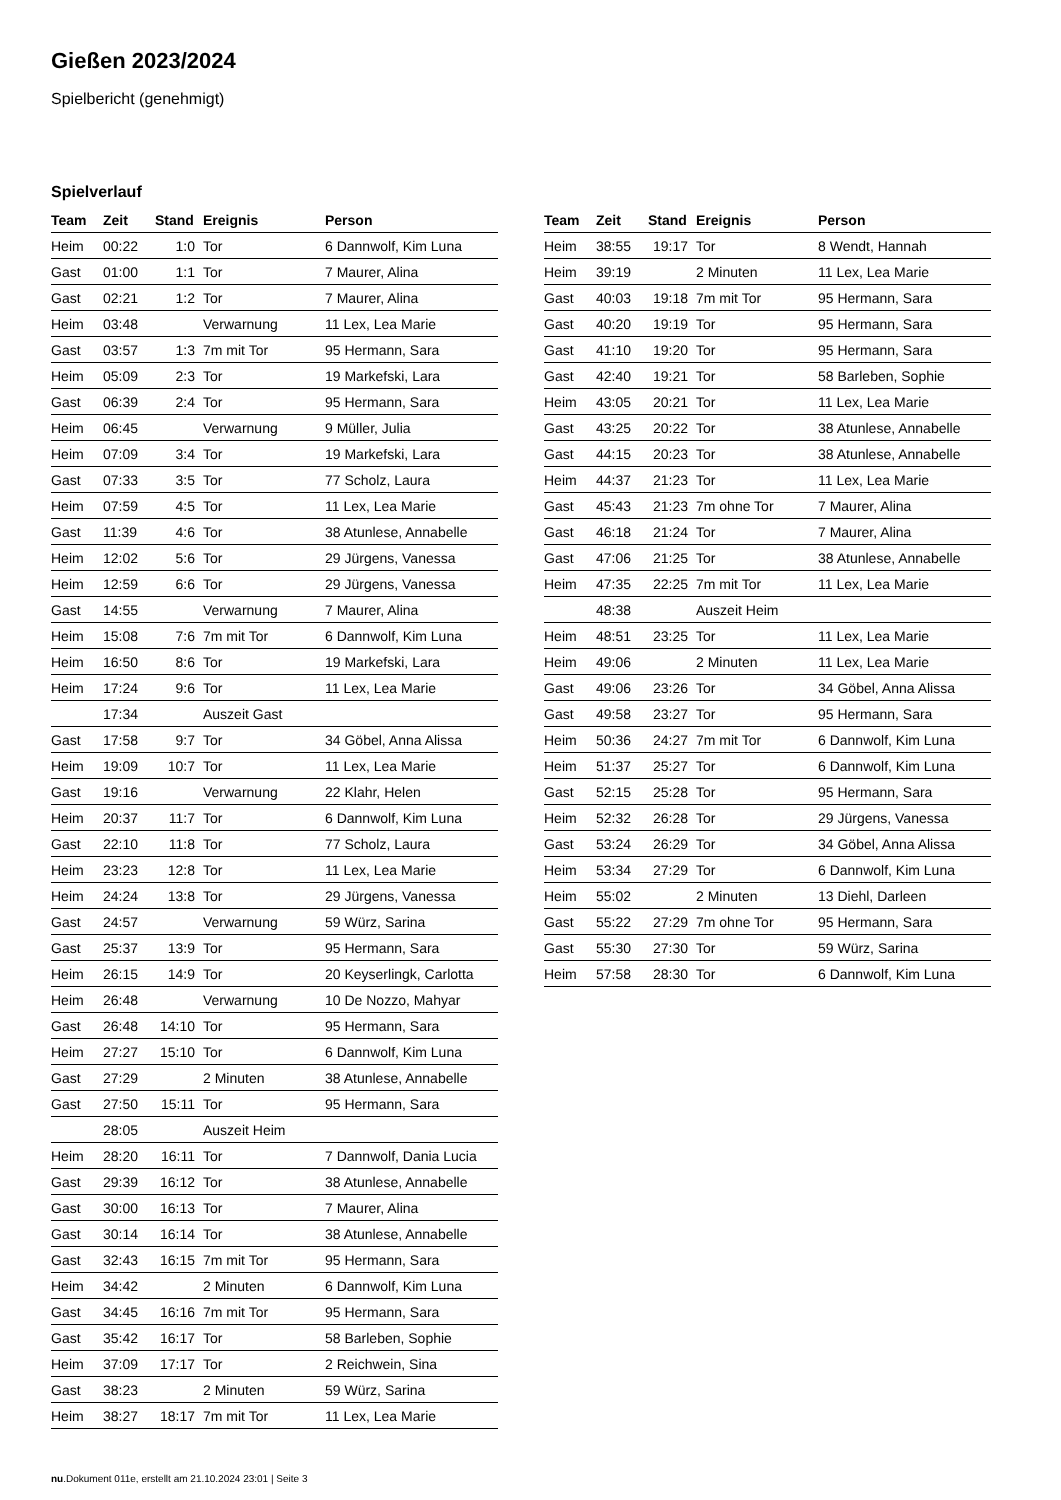Gießen 2023/2024
Spielbericht (genehmigt)
Spielverlauf
| Team | Zeit | Stand | Ereignis | Person |
| --- | --- | --- | --- | --- |
| Heim | 00:22 | 1:0 | Tor | 6 Dannwolf, Kim Luna |
| Gast | 01:00 | 1:1 | Tor | 7 Maurer, Alina |
| Gast | 02:21 | 1:2 | Tor | 7 Maurer, Alina |
| Heim | 03:48 | | Verwarnung | 11 Lex, Lea Marie |
| Gast | 03:57 | 1:3 | 7m mit Tor | 95 Hermann, Sara |
| Heim | 05:09 | 2:3 | Tor | 19 Markefski, Lara |
| Gast | 06:39 | 2:4 | Tor | 95 Hermann, Sara |
| Heim | 06:45 | | Verwarnung | 9 Müller, Julia |
| Heim | 07:09 | 3:4 | Tor | 19 Markefski, Lara |
| Gast | 07:33 | 3:5 | Tor | 77 Scholz, Laura |
| Heim | 07:59 | 4:5 | Tor | 11 Lex, Lea Marie |
| Gast | 11:39 | 4:6 | Tor | 38 Atunlese, Annabelle |
| Heim | 12:02 | 5:6 | Tor | 29 Jürgens, Vanessa |
| Heim | 12:59 | 6:6 | Tor | 29 Jürgens, Vanessa |
| Gast | 14:55 | | Verwarnung | 7 Maurer, Alina |
| Heim | 15:08 | 7:6 | 7m mit Tor | 6 Dannwolf, Kim Luna |
| Heim | 16:50 | 8:6 | Tor | 19 Markefski, Lara |
| Heim | 17:24 | 9:6 | Tor | 11 Lex, Lea Marie |
| | 17:34 | | Auszeit Gast | |
| Gast | 17:58 | 9:7 | Tor | 34 Göbel, Anna Alissa |
| Heim | 19:09 | 10:7 | Tor | 11 Lex, Lea Marie |
| Gast | 19:16 | | Verwarnung | 22 Klahr, Helen |
| Heim | 20:37 | 11:7 | Tor | 6 Dannwolf, Kim Luna |
| Gast | 22:10 | 11:8 | Tor | 77 Scholz, Laura |
| Heim | 23:23 | 12:8 | Tor | 11 Lex, Lea Marie |
| Heim | 24:24 | 13:8 | Tor | 29 Jürgens, Vanessa |
| Gast | 24:57 | | Verwarnung | 59 Würz, Sarina |
| Gast | 25:37 | 13:9 | Tor | 95 Hermann, Sara |
| Heim | 26:15 | 14:9 | Tor | 20 Keyserlingk, Carlotta |
| Heim | 26:48 | | Verwarnung | 10 De Nozzo, Mahyar |
| Gast | 26:48 | 14:10 | Tor | 95 Hermann, Sara |
| Heim | 27:27 | 15:10 | Tor | 6 Dannwolf, Kim Luna |
| Gast | 27:29 | | 2 Minuten | 38 Atunlese, Annabelle |
| Gast | 27:50 | 15:11 | Tor | 95 Hermann, Sara |
| | 28:05 | | Auszeit Heim | |
| Heim | 28:20 | 16:11 | Tor | 7 Dannwolf, Dania Lucia |
| Gast | 29:39 | 16:12 | Tor | 38 Atunlese, Annabelle |
| Gast | 30:00 | 16:13 | Tor | 7 Maurer, Alina |
| Gast | 30:14 | 16:14 | Tor | 38 Atunlese, Annabelle |
| Gast | 32:43 | 16:15 | 7m mit Tor | 95 Hermann, Sara |
| Heim | 34:42 | | 2 Minuten | 6 Dannwolf, Kim Luna |
| Gast | 34:45 | 16:16 | 7m mit Tor | 95 Hermann, Sara |
| Gast | 35:42 | 16:17 | Tor | 58 Barleben, Sophie |
| Heim | 37:09 | 17:17 | Tor | 2 Reichwein, Sina |
| Gast | 38:23 | | 2 Minuten | 59 Würz, Sarina |
| Heim | 38:27 | 18:17 | 7m mit Tor | 11 Lex, Lea Marie |
| Team | Zeit | Stand | Ereignis | Person |
| --- | --- | --- | --- | --- |
| Heim | 38:55 | 19:17 | Tor | 8 Wendt, Hannah |
| Heim | 39:19 | | 2 Minuten | 11 Lex, Lea Marie |
| Gast | 40:03 | 19:18 | 7m mit Tor | 95 Hermann, Sara |
| Gast | 40:20 | 19:19 | Tor | 95 Hermann, Sara |
| Gast | 41:10 | 19:20 | Tor | 95 Hermann, Sara |
| Gast | 42:40 | 19:21 | Tor | 58 Barleben, Sophie |
| Heim | 43:05 | 20:21 | Tor | 11 Lex, Lea Marie |
| Gast | 43:25 | 20:22 | Tor | 38 Atunlese, Annabelle |
| Gast | 44:15 | 20:23 | Tor | 38 Atunlese, Annabelle |
| Heim | 44:37 | 21:23 | Tor | 11 Lex, Lea Marie |
| Gast | 45:43 | 21:23 | 7m ohne Tor | 7 Maurer, Alina |
| Gast | 46:18 | 21:24 | Tor | 7 Maurer, Alina |
| Gast | 47:06 | 21:25 | Tor | 38 Atunlese, Annabelle |
| Heim | 47:35 | 22:25 | 7m mit Tor | 11 Lex, Lea Marie |
| | 48:38 | | Auszeit Heim | |
| Heim | 48:51 | 23:25 | Tor | 11 Lex, Lea Marie |
| Heim | 49:06 | | 2 Minuten | 11 Lex, Lea Marie |
| Gast | 49:06 | 23:26 | Tor | 34 Göbel, Anna Alissa |
| Gast | 49:58 | 23:27 | Tor | 95 Hermann, Sara |
| Heim | 50:36 | 24:27 | 7m mit Tor | 6 Dannwolf, Kim Luna |
| Heim | 51:37 | 25:27 | Tor | 6 Dannwolf, Kim Luna |
| Gast | 52:15 | 25:28 | Tor | 95 Hermann, Sara |
| Heim | 52:32 | 26:28 | Tor | 29 Jürgens, Vanessa |
| Gast | 53:24 | 26:29 | Tor | 34 Göbel, Anna Alissa |
| Heim | 53:34 | 27:29 | Tor | 6 Dannwolf, Kim Luna |
| Heim | 55:02 | | 2 Minuten | 13 Diehl, Darleen |
| Gast | 55:22 | 27:29 | 7m ohne Tor | 95 Hermann, Sara |
| Gast | 55:30 | 27:30 | Tor | 59 Würz, Sarina |
| Heim | 57:58 | 28:30 | Tor | 6 Dannwolf, Kim Luna |
nu.Dokument 011e, erstellt am 21.10.2024 23:01 | Seite 3